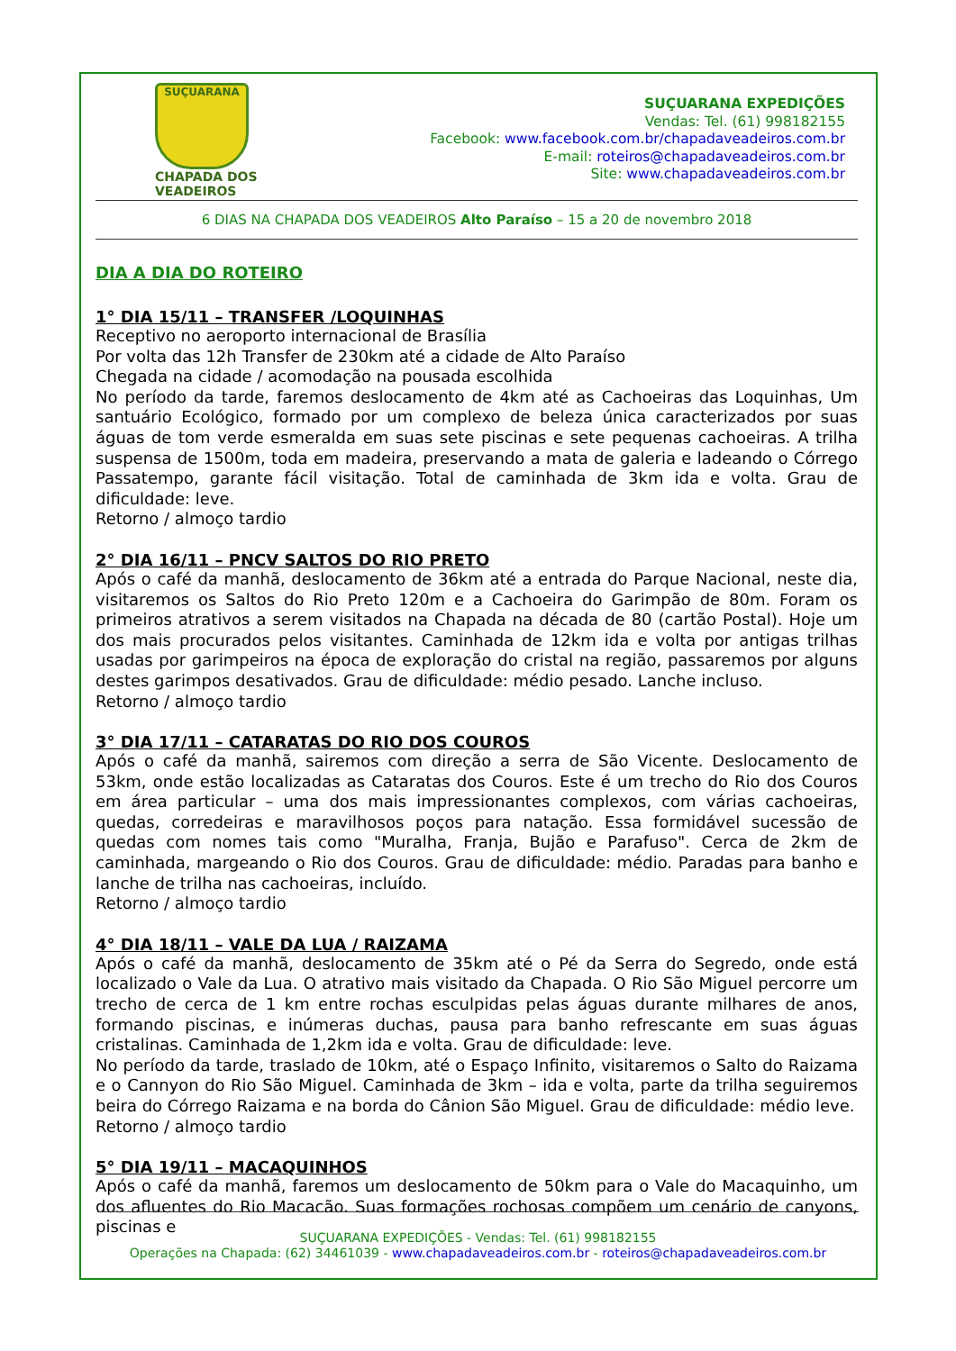SUÇUARANA
CHAPADA DOS
VEADEIROS
SUÇUARANA EXPEDIÇÕES
Vendas: Tel. (61) 998182155
Facebook: www.facebook.com.br/chapadaveadeiros.com.br
E-mail: roteiros@chapadaveadeiros.com.br
Site: www.chapadaveadeiros.com.br
6 DIAS NA CHAPADA DOS VEADEIROS Alto Paraíso – 15 a 20 de novembro 2018
DIA A DIA DO ROTEIRO
1° DIA 15/11 – TRANSFER /LOQUINHAS
Receptivo no aeroporto internacional de Brasília
Por volta das 12h Transfer de 230km até a cidade de Alto Paraíso
Chegada na cidade / acomodação na pousada escolhida
No período da tarde, faremos deslocamento de 4km até as Cachoeiras das Loquinhas, Um santuário Ecológico, formado por um complexo de beleza única caracterizados por suas águas de tom verde esmeralda em suas sete piscinas e sete pequenas cachoeiras. A trilha suspensa de 1500m, toda em madeira, preservando a mata de galeria e ladeando o Córrego Passatempo, garante fácil visitação. Total de caminhada de 3km ida e volta. Grau de dificuldade: leve.
Retorno / almoço tardio
2° DIA 16/11 – PNCV SALTOS DO RIO PRETO
Após o café da manhã, deslocamento de 36km até a entrada do Parque Nacional, neste dia, visitaremos os Saltos do Rio Preto 120m e a Cachoeira do Garimpão de 80m. Foram os primeiros atrativos a serem visitados na Chapada na década de 80 (cartão Postal). Hoje um dos mais procurados pelos visitantes. Caminhada de 12km ida e volta por antigas trilhas usadas por garimpeiros na época de exploração do cristal na região, passaremos por alguns destes garimpos desativados. Grau de dificuldade: médio pesado. Lanche incluso.
Retorno / almoço tardio
3° DIA 17/11 – CATARATAS DO RIO DOS COUROS
Após o café da manhã, sairemos com direção a serra de São Vicente. Deslocamento de 53km, onde estão localizadas as Cataratas dos Couros. Este é um trecho do Rio dos Couros em área particular – uma dos mais impressionantes complexos, com várias cachoeiras, quedas, corredeiras e maravilhosos poços para natação. Essa formidável sucessão de quedas com nomes tais como "Muralha, Franja, Bujão e Parafuso". Cerca de 2km de caminhada, margeando o Rio dos Couros. Grau de dificuldade: médio. Paradas para banho e lanche de trilha nas cachoeiras, incluído.
Retorno / almoço tardio
4° DIA 18/11 – VALE DA LUA / RAIZAMA
Após o café da manhã, deslocamento de 35km até o Pé da Serra do Segredo, onde está localizado o Vale da Lua. O atrativo mais visitado da Chapada. O Rio São Miguel percorre um trecho de cerca de 1 km entre rochas esculpidas pelas águas durante milhares de anos, formando piscinas, e inúmeras duchas, pausa para banho refrescante em suas águas cristalinas. Caminhada de 1,2km ida e volta. Grau de dificuldade: leve.
No período da tarde, traslado de 10km, até o Espaço Infinito, visitaremos o Salto do Raizama e o Cannyon do Rio São Miguel. Caminhada de 3km – ida e volta, parte da trilha seguiremos beira do Córrego Raizama e na borda do Cânion São Miguel. Grau de dificuldade: médio leve.
Retorno / almoço tardio
5° DIA 19/11 – MACAQUINHOS
Após o café da manhã, faremos um deslocamento de 50km para o Vale do Macaquinho, um dos afluentes do Rio Macacão. Suas formações rochosas compõem um cenário de canyons, piscinas e
SUÇUARANA EXPEDIÇÕES - Vendas: Tel. (61) 998182155
Operações na Chapada: (62) 34461039 - www.chapadaveadeiros.com.br - roteiros@chapadaveadeiros.com.br